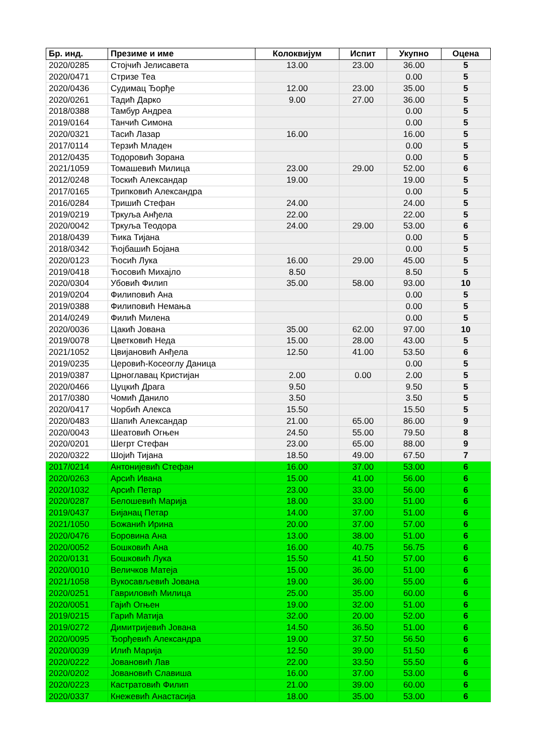| Бр. инд. | Презиме и име | Колоквијум | Испит | Укупно | Оцена |
| --- | --- | --- | --- | --- | --- |
| 2020/0285 | Стојчић Јелисавета | 13.00 | 23.00 | 36.00 | 5 |
| 2020/0471 | Стризе Теа | | | 0.00 | 5 |
| 2020/0436 | Судимац Ђорђе | 12.00 | 23.00 | 35.00 | 5 |
| 2020/0261 | Тадић Дарко | 9.00 | 27.00 | 36.00 | 5 |
| 2018/0388 | Тамбур Андреа | | | 0.00 | 5 |
| 2019/0164 | Танчић Симона | | | 0.00 | 5 |
| 2020/0321 | Тасић Лазар | 16.00 | | 16.00 | 5 |
| 2017/0114 | Терзић Младен | | | 0.00 | 5 |
| 2012/0435 | Тодоровић Зорана | | | 0.00 | 5 |
| 2021/1059 | Томашевић Милица | 23.00 | 29.00 | 52.00 | 6 |
| 2012/0248 | Тоскић Александар | 19.00 | | 19.00 | 5 |
| 2017/0165 | Трипковић Александра | | | 0.00 | 5 |
| 2016/0284 | Тришић Стефан | 24.00 | | 24.00 | 5 |
| 2019/0219 | Тркуља Анђела | 22.00 | | 22.00 | 5 |
| 2020/0042 | Тркуља Теодора | 24.00 | 29.00 | 53.00 | 6 |
| 2018/0439 | Ћика Тијана | | | 0.00 | 5 |
| 2018/0342 | Ћојбашић Бојана | | | 0.00 | 5 |
| 2020/0123 | Ћосић Лука | 16.00 | 29.00 | 45.00 | 5 |
| 2019/0418 | Ћосовић Михајло | 8.50 | | 8.50 | 5 |
| 2020/0304 | Убовић Филип | 35.00 | 58.00 | 93.00 | 10 |
| 2019/0204 | Филиповић Ана | | | 0.00 | 5 |
| 2019/0388 | Филиповић Немања | | | 0.00 | 5 |
| 2014/0249 | Филић Милена | | | 0.00 | 5 |
| 2020/0036 | Цакић Јована | 35.00 | 62.00 | 97.00 | 10 |
| 2019/0078 | Цветковић Неда | 15.00 | 28.00 | 43.00 | 5 |
| 2021/1052 | Цвијановић Анђела | 12.50 | 41.00 | 53.50 | 6 |
| 2019/0235 | Церовић-Косеоглу Даница | | | 0.00 | 5 |
| 2019/0387 | Црноглавац Кристијан | 2.00 | 0.00 | 2.00 | 5 |
| 2020/0466 | Цуцкић Драга | 9.50 | | 9.50 | 5 |
| 2017/0380 | Чомић Данило | 3.50 | | 3.50 | 5 |
| 2020/0417 | Чорбић Алекса | 15.50 | | 15.50 | 5 |
| 2020/0483 | Шапић Александар | 21.00 | 65.00 | 86.00 | 9 |
| 2020/0043 | Шеатовић Огњен | 24.50 | 55.00 | 79.50 | 8 |
| 2020/0201 | Шегрт Стефан | 23.00 | 65.00 | 88.00 | 9 |
| 2020/0322 | Шојић Тијана | 18.50 | 49.00 | 67.50 | 7 |
| 2017/0214 | Антонијевић Стефан | 16.00 | 37.00 | 53.00 | 6 |
| 2020/0263 | Арсић Ивана | 15.00 | 41.00 | 56.00 | 6 |
| 2020/1032 | Арсић Петар | 23.00 | 33.00 | 56.00 | 6 |
| 2020/0287 | Белошевић Марија | 18.00 | 33.00 | 51.00 | 6 |
| 2019/0437 | Бијанац Петар | 14.00 | 37.00 | 51.00 | 6 |
| 2021/1050 | Божанић Ирина | 20.00 | 37.00 | 57.00 | 6 |
| 2020/0476 | Боровина Ана | 13.00 | 38.00 | 51.00 | 6 |
| 2020/0052 | Бошковић Ана | 16.00 | 40.75 | 56.75 | 6 |
| 2020/0131 | Бошковић Лука | 15.50 | 41.50 | 57.00 | 6 |
| 2020/0010 | Величков Матеја | 15.00 | 36.00 | 51.00 | 6 |
| 2021/1058 | Вукосављевић Јована | 19.00 | 36.00 | 55.00 | 6 |
| 2020/0251 | Гавриловић Милица | 25.00 | 35.00 | 60.00 | 6 |
| 2020/0051 | Гајић Огњен | 19.00 | 32.00 | 51.00 | 6 |
| 2019/0215 | Гарић Матија | 32.00 | 20.00 | 52.00 | 6 |
| 2019/0272 | Димитријевић Јована | 14.50 | 36.50 | 51.00 | 6 |
| 2020/0095 | Ђорђевић Александра | 19.00 | 37.50 | 56.50 | 6 |
| 2020/0039 | Илић Марија | 12.50 | 39.00 | 51.50 | 6 |
| 2020/0222 | Јовановић Лав | 22.00 | 33.50 | 55.50 | 6 |
| 2020/0202 | Јовановић Славиша | 16.00 | 37.00 | 53.00 | 6 |
| 2020/0223 | Кастратовић Филип | 21.00 | 39.00 | 60.00 | 6 |
| 2020/0337 | Кнежевић Анастасија | 18.00 | 35.00 | 53.00 | 6 |